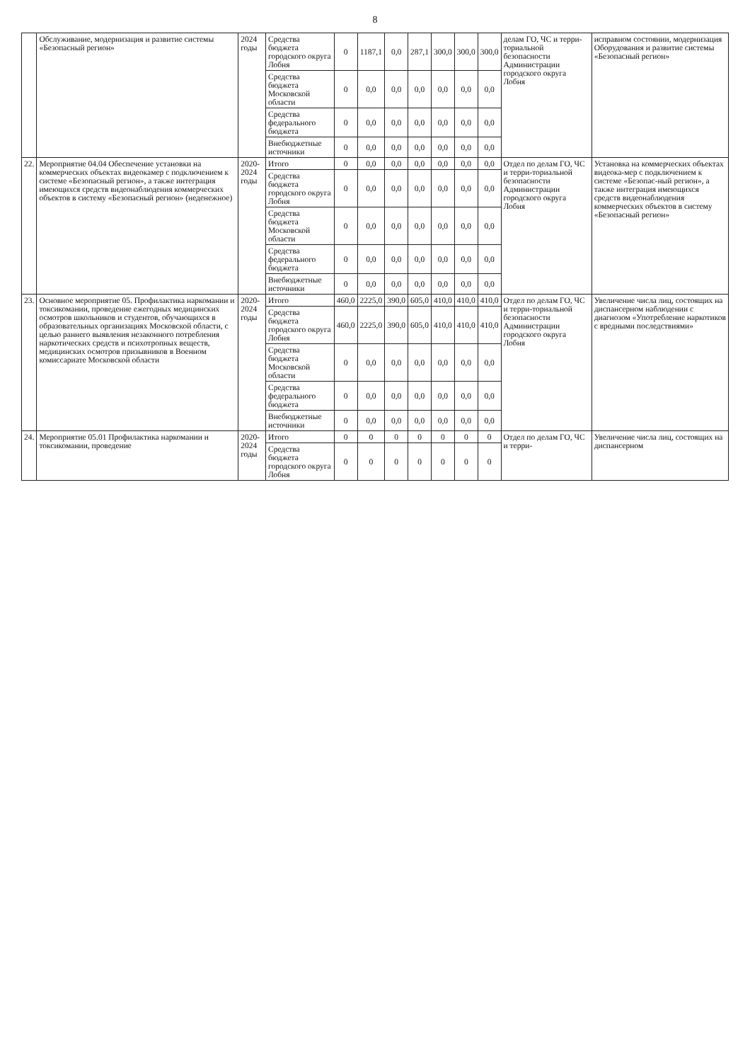8
| | Обслуживание, модернизация и развитие системы «Безопасный регион» | 2024 годы | Средства бюджета городского округа Лобня | 0 | 1187,1 | 0,0 | 287,1 | 300,0 | 300,0 | 300,0 | делам ГО, ЧС и терри-ториальной безопасности Администрации городского округа Лобня | исправном состоянии, модернизация Оборудования и развитие системы «Безопасный регион» |
| | | | Средства бюджета Московской области | 0 | 0,0 | 0,0 | 0,0 | 0,0 | 0,0 | 0,0 | | |
| | | | Средства федерального бюджета | 0 | 0,0 | 0,0 | 0,0 | 0,0 | 0,0 | 0,0 | | |
| | | | Внебюджетные источники | 0 | 0,0 | 0,0 | 0,0 | 0,0 | 0,0 | 0,0 | | |
| 22. | Мероприятие 04.04 Обеспечение установки на коммерческих объектах видеокамер с подключением к системе «Безопасный регион», а также интеграция имеющихся средств видеонаблюдения коммерческих объектов в систему «Безопасный регион» (неденежное) | 2020-2024 годы | Итого | 0 | 0,0 | 0,0 | 0,0 | 0,0 | 0,0 | 0,0 | Отдел по делам ГО, ЧС и терри-ториальной безопасности Администрации городского округа Лобня | Установка на коммерческих объектах видеока-мер с подключением к системе «Безопас-ный регион», а также интеграция имеющихся средств видеонаблюдения коммерческих объектов в систему «Безопасный регион» |
| | | | Средства бюджета городского округа Лобня | 0 | 0,0 | 0,0 | 0,0 | 0,0 | 0,0 | 0,0 | | |
| | | | Средства бюджета Московской области | 0 | 0,0 | 0,0 | 0,0 | 0,0 | 0,0 | 0,0 | | |
| | | | Средства федерального бюджета | 0 | 0,0 | 0,0 | 0,0 | 0,0 | 0,0 | 0,0 | | |
| | | | Внебюджетные источники | 0 | 0,0 | 0,0 | 0,0 | 0,0 | 0,0 | 0,0 | | |
| 23. | Основное мероприятие 05. Профилактика наркомании и токсикомании, проведение ежегодных медицинских осмотров школьников и студентов, обучающихся в образовательных организациях Московской области, с целью раннего выявления незаконного потребления наркотических средств и психотропных веществ, медицинских осмотров призывников в Военном комиссариате Московской области | 2020-2024 годы | Итого | 460,0 | 2225,0 | 390,0 | 605,0 | 410,0 | 410,0 | 410,0 | Отдел по делам ГО, ЧС и терри-ториальной безопасности Администрации городского округа Лобня | Увеличение числа лиц, состоящих на диспансерном наблюдении с диагнозом «Употребление наркотиков с вредными последствиями» |
| | | | Средства бюджета городского округа Лобня | 460,0 | 2225,0 | 390,0 | 605,0 | 410,0 | 410,0 | 410,0 | | |
| | | | Средства бюджета Московской области | 0 | 0,0 | 0,0 | 0,0 | 0,0 | 0,0 | 0,0 | | |
| | | | Средства федерального бюджета | 0 | 0,0 | 0,0 | 0,0 | 0,0 | 0,0 | 0,0 | | |
| | | | Внебюджетные источники | 0 | 0,0 | 0,0 | 0,0 | 0,0 | 0,0 | 0,0 | | |
| 24. | Мероприятие 05.01 Профилактика наркомании и токсикомании, проведение | 2020-2024 годы | Итого | 0 | 0 | 0 | 0 | 0 | 0 | 0 | Отдел по делам ГО, ЧС и терри- | Увеличение числа лиц, состоящих на диспансерном |
| | | | Средства бюджета городского округа Лобня | 0 | 0 | 0 | 0 | 0 | 0 | 0 | | |